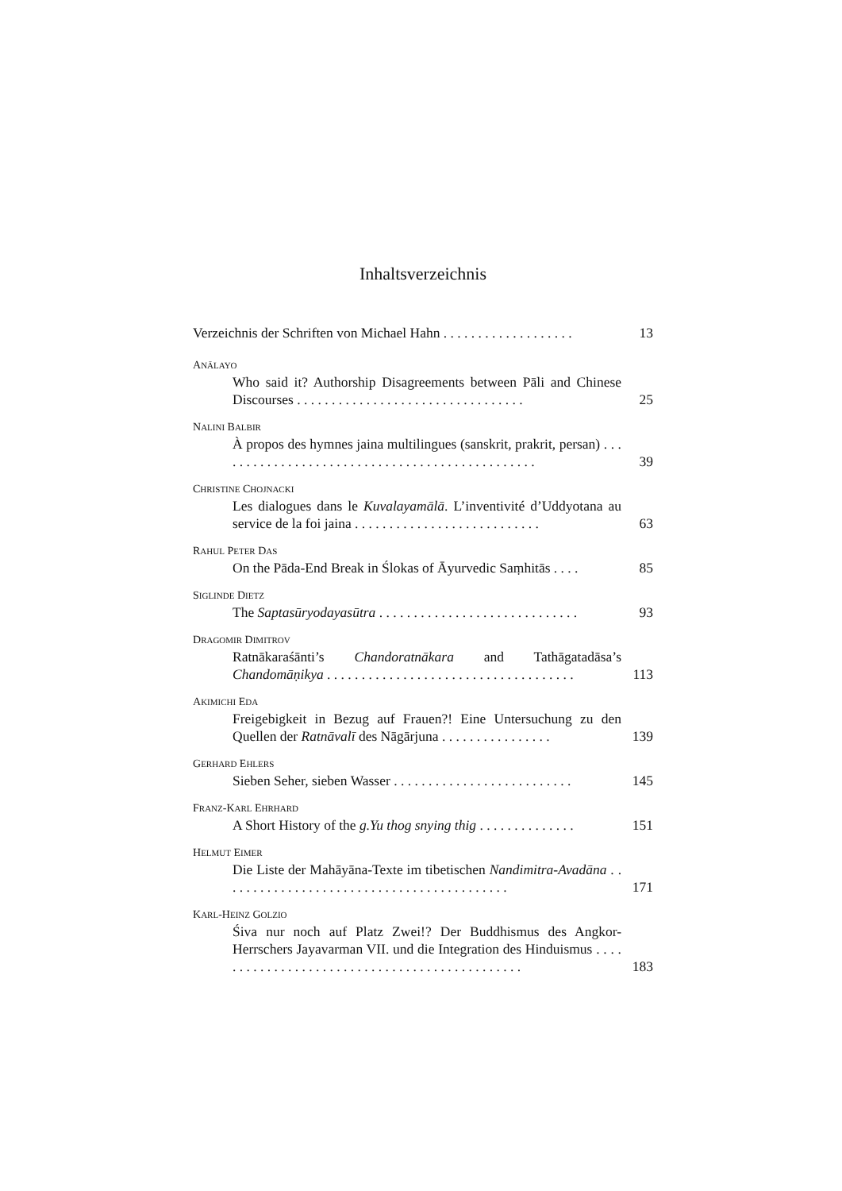Inhaltsverzeichnis
Verzeichnis der Schriften von Michael Hahn . . . . . . . . . . . . . . . . . . . 13
ANĀLAYO
Who said it? Authorship Disagreements between Pāli and Chinese Discourses . . . . . . . . . . . . . . . . . . . . . . . . . . . . . . . . . 25
NALINI BALBIR
À propos des hymnes jaina multilingues (sanskrit, prakrit, persan) . . . . . . . . . . . . . . . . . . . . . . . . . . . . . . . . . . . . . . . . . . . . . . . 39
CHRISTINE CHOJNACKI
Les dialogues dans le Kuvalayamālā. L’inventivité d’Uddyotana au service de la foi jaina . . . . . . . . . . . . . . . . . . . . . . . . . . . 63
RAHUL PETER DAS
On the Pāda-End Break in Ślokas of Āyurvedic Saṃhitās . . . . 85
SIGLINDE DIETZ
The Saptasūryodayasūtra . . . . . . . . . . . . . . . . . . . . . . . . . . . . . 93
DRAGOMIR DIMITROV
Ratnākaraśānti’s Chandoratnākara and Tathāgatadāsa’s Chandomāṇikya . . . . . . . . . . . . . . . . . . . . . . . . . . . . . . . . . . . . 113
AKIMICHI EDA
Freigebigkeit in Bezug auf Frauen?! Eine Untersuchung zu den Quellen der Ratnāvalī des Nāgārjuna . . . . . . . . . . . . . . . . 139
GERHARD EHLERS
Sieben Seher, sieben Wasser . . . . . . . . . . . . . . . . . . . . . . . . . . 145
FRANZ-KARL EHRHARD
A Short History of the g.Yu thog snying thig . . . . . . . . . . . . . . 151
HELMUT EIMER
Die Liste der Mahāyāna-Texte im tibetischen Nandimitra-Avadāna . . . . . . . . . . . . . . . . . . . . . . . . . . . . . . . . . . . . . . . . . . 171
KARL-HEINZ GOLZIO
Śiva nur noch auf Platz Zwei!? Der Buddhismus des Angkor-Herrschers Jayavarman VII. und die Integration des Hinduismus . . . . . . . . . . . . . . . . . . . . . . . . . . . . . . . . . . . . . . . . . . . . . . 183